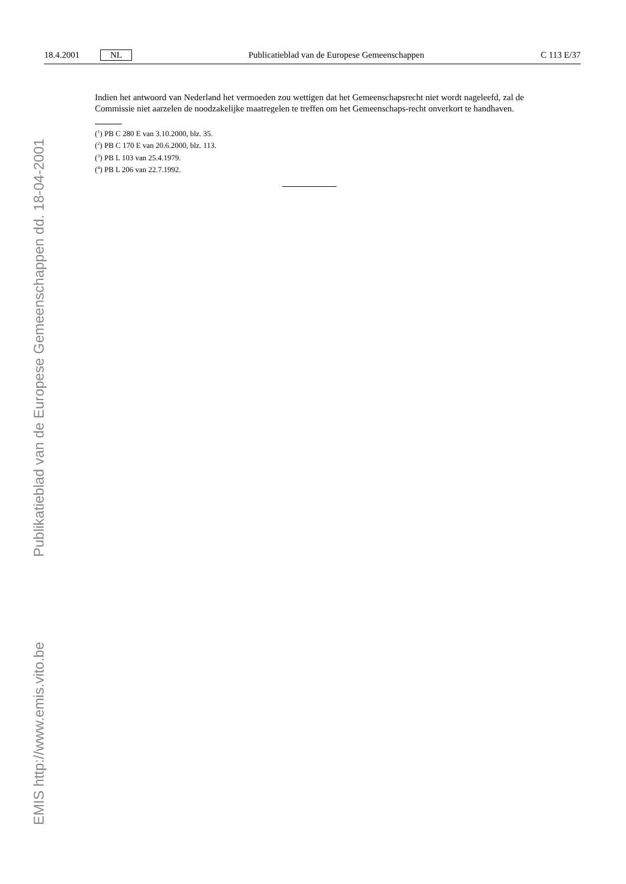18.4.2001 NL Publicatieblad van de Europese Gemeenschappen C 113 E/37
Indien het antwoord van Nederland het vermoeden zou wettigen dat het Gemeenschapsrecht niet wordt nageleefd, zal de Commissie niet aarzelen de noodzakelijke maatregelen te treffen om het Gemeenschaps-recht onverkort te handhaven.
(<sup>1</sup>) PB C 280 E van 3.10.2000, blz. 35.
(<sup>2</sup>) PB C 170 E van 20.6.2000, blz. 113.
(<sup>3</sup>) PB L 103 van 25.4.1979.
(<sup>4</sup>) PB L 206 van 22.7.1992.
Publikatieblad van de Europese Gemeenschappen dd. 18-04-2001
EMIS http://www.emis.vito.be